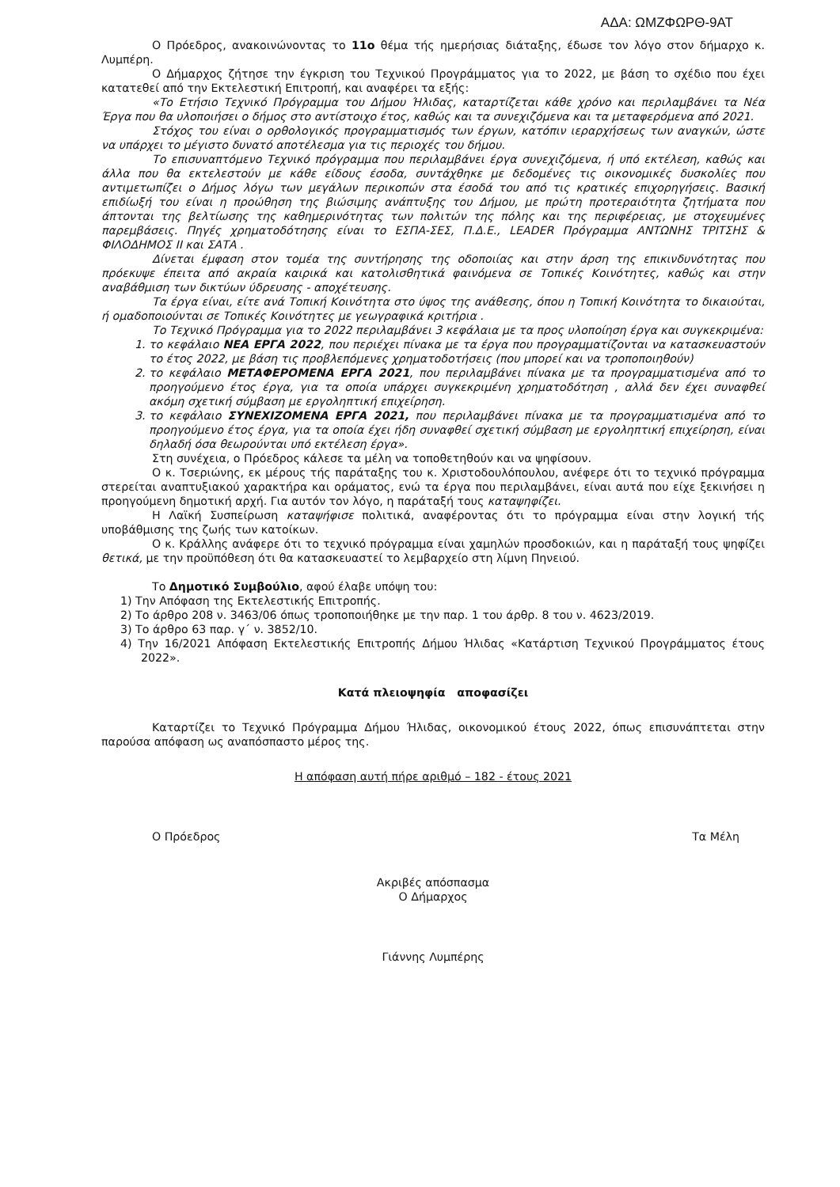ΑΔΑ: ΩΜΖΦΩΡΘ-9ΑΤ
Ο Πρόεδρος, ανακοινώνοντας το 11ο θέμα τής ημερήσιας διάταξης, έδωσε τον λόγο στον δήμαρχο κ. Λυμπέρη.
Ο Δήμαρχος ζήτησε την έγκριση του Τεχνικού Προγράμματος για το 2022, με βάση το σχέδιο που έχει κατατεθεί από την Εκτελεστική Επιτροπή, και αναφέρει τα εξής:
«Το Ετήσιο Τεχνικό Πρόγραμμα του Δήμου Ήλιδας, καταρτίζεται κάθε χρόνο και περιλαμβάνει τα Νέα Έργα που θα υλοποιήσει ο δήμος στο αντίστοιχο έτος, καθώς και τα συνεχιζόμενα και τα μεταφερόμενα από 2021.
Στόχος του είναι ο ορθολογικός προγραμματισμός των έργων, κατόπιν ιεραρχήσεως των αναγκών, ώστε να υπάρχει το μέγιστο δυνατό αποτέλεσμα για τις περιοχές του δήμου.
Το επισυναπτόμενο Τεχνικό πρόγραμμα που περιλαμβάνει έργα συνεχιζόμενα, ή υπό εκτέλεση, καθώς και άλλα που θα εκτελεστούν με κάθε είδους έσοδα, συντάχθηκε με δεδομένες τις οικονομικές δυσκολίες που αντιμετωπίζει ο Δήμος λόγω των μεγάλων περικοπών στα έσοδά του από τις κρατικές επιχορηγήσεις. Βασική επιδίωξή του είναι η προώθηση της βιώσιμης ανάπτυξης του Δήμου, με πρώτη προτεραιότητα ζητήματα που άπτονται της βελτίωσης της καθημερινότητας των πολιτών της πόλης και της περιφέρειας, με στοχευμένες παρεμβάσεις. Πηγές χρηματοδότησης είναι το ΕΣΠΑ-ΣΕΣ, Π.Δ.Ε., LEADER Πρόγραμμα ΑΝΤΩΝΗΣ ΤΡΙΤΣΗΣ & ΦΙΛΟΔΗΜΟΣ ΙΙ και ΣΑΤΑ .
Δίνεται έμφαση στον τομέα της συντήρησης της οδοποιίας και στην άρση της επικινδυνότητας που πρόεκυψε έπειτα από ακραία καιρικά και κατολισθητικά φαινόμενα σε Τοπικές Κοινότητες, καθώς και στην αναβάθμιση των δικτύων ύδρευσης - αποχέτευσης.
Τα έργα είναι, είτε ανά Τοπική Κοινότητα στο ύψος της ανάθεσης, όπου η Τοπική Κοινότητα το δικαιούται, ή ομαδοποιούνται σε Τοπικές Κοινότητες με γεωγραφικά κριτήρια .
Το Τεχνικό Πρόγραμμα για το 2022 περιλαμβάνει 3 κεφάλαια με τα προς υλοποίηση έργα και συγκεκριμένα:
1. το κεφάλαιο ΝΕΑ ΕΡΓΑ 2022, που περιέχει πίνακα με τα έργα που προγραμματίζονται να κατασκευαστούν το έτος 2022, με βάση τις προβλεπόμενες χρηματοδοτήσεις (που μπορεί και να τροποποιηθούν)
2. το κεφάλαιο ΜΕΤΑΦΕΡΟΜΕΝΑ ΕΡΓΑ 2021, που περιλαμβάνει πίνακα με τα προγραμματισμένα από το προηγούμενο έτος έργα, για τα οποία υπάρχει συγκεκριμένη χρηματοδότηση , αλλά δεν έχει συναφθεί ακόμη σχετική σύμβαση με εργοληπτική επιχείρηση.
3. το κεφάλαιο ΣΥΝΕΧΙΖΟΜΕΝΑ ΕΡΓΑ 2021, που περιλαμβάνει πίνακα με τα προγραμματισμένα από το προηγούμενο έτος έργα, για τα οποία έχει ήδη συναφθεί σχετική σύμβαση με εργοληπτική επιχείρηση, είναι δηλαδή όσα θεωρούνται υπό εκτέλεση έργα».
Στη συνέχεια, ο Πρόεδρος κάλεσε τα μέλη να τοποθετηθούν και να ψηφίσουν.
Ο κ. Τσεριώνης, εκ μέρους τής παράταξης του κ. Χριστοδουλόπουλου, ανέφερε ότι το τεχνικό πρόγραμμα στερείται αναπτυξιακού χαρακτήρα και οράματος, ενώ τα έργα που περιλαμβάνει, είναι αυτά που είχε ξεκινήσει η προηγούμενη δημοτική αρχή. Για αυτόν τον λόγο, η παράταξή τους καταψηφίζει.
Η Λαϊκή Συσπείρωση καταψήφισε πολιτικά, αναφέροντας ότι το πρόγραμμα είναι στην λογική τής υποβάθμισης της ζωής των κατοίκων.
Ο κ. Κράλλης ανάφερε ότι το τεχνικό πρόγραμμα είναι χαμηλών προσδοκιών, και η παράταξή τους ψηφίζει θετικά, με την προϋπόθεση ότι θα κατασκευαστεί το λεμβαρχείο στη λίμνη Πηνειού.
Το Δημοτικό Συμβούλιο, αφού έλαβε υπόψη του:
1) Την Απόφαση της Εκτελεστικής Επιτροπής.
2) Το άρθρο 208 ν. 3463/06 όπως τροποποιήθηκε με την παρ. 1 του άρθρ. 8 του ν. 4623/2019.
3) Το άρθρο 63 παρ. γ΄ ν. 3852/10.
4) Την 16/2021 Απόφαση Εκτελεστικής Επιτροπής Δήμου Ήλιδας «Κατάρτιση Τεχνικού Προγράμματος έτους 2022».
Κατά πλειοψηφία αποφασίζει
Καταρτίζει το Τεχνικό Πρόγραμμα Δήμου Ήλιδας, οικονομικού έτους 2022, όπως επισυνάπτεται στην παρούσα απόφαση ως αναπόσπαστο μέρος της.
Η απόφαση αυτή πήρε αριθμό – 182 - έτους 2021
Ο Πρόεδρος Τα Μέλη
Ακριβές απόσπασμα
Ο Δήμαρχος
Γιάννης Λυμπέρης